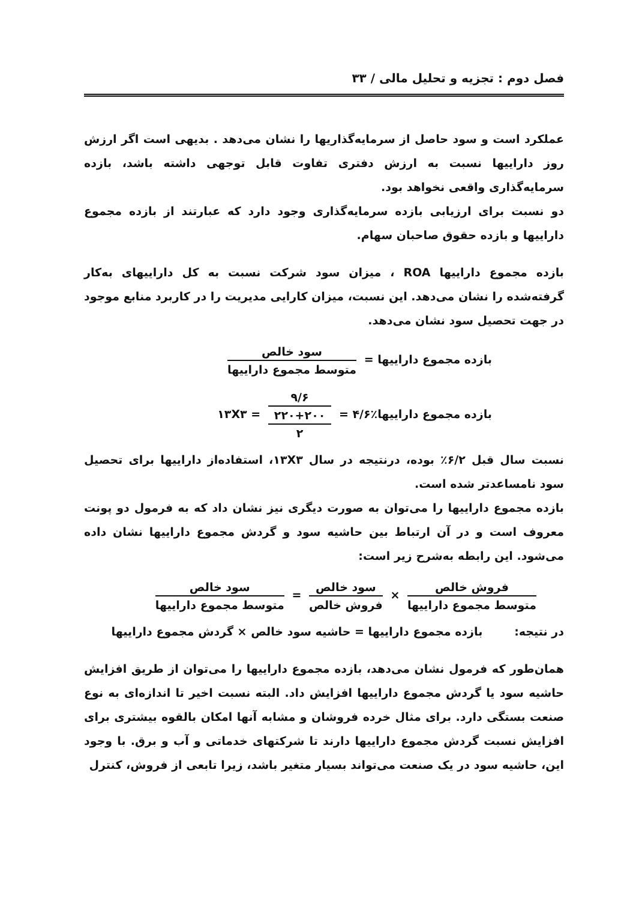فصل دوم : تجزیه و تحلیل مالی / ۳۳
عملکرد است و سود حاصل از سرمایه‌گذاریها را نشان می‌دهد . بدیهی است اگر ارزش روز داراییها نسبت به ارزش دفتری تفاوت قابل توجهی داشته باشد، بازده سرمایه‌گذاری واقعی نخواهد بود.
دو نسبت برای ارزیابی بازده سرمایه‌گذاری وجود دارد که عبارتند از بازده مجموع داراییها و بازده حقوق صاحبان سهام.
بازده مجموع داراییها ROA ، میزان سود شرکت نسبت به کل داراییهای به‌کار گرفته‌شده را نشان می‌دهد. این نسبت، میزان کارایی مدیریت را در کاربرد منابع موجود در جهت تحصیل سود نشان می‌دهد.
بازده مجموع داراییها = سود خالص متوسط مجموع داراییها
بازده مجموع داراییها۱۳X۳ = ۹/۶ ۲۲۰+۲۰۰ ۲ = ۴/۶٪
نسبت سال قبل ۶/۲٪ بوده، درنتیجه در سال ۱۳X۳، استفاده‌از داراییها برای تحصیل سود نامساعدتر شده است.
بازده مجموع داراییها را می‌توان به صورت دیگری نیز نشان داد که به فرمول دو پونت معروف است و در آن ارتباط بین حاشیه سود و گردش مجموع داراییها نشان داده می‌شود. این رابطه به‌شرح زیر است:
فروش خالص متوسط مجموع داراییها × سود خالص فروش خالص = سود خالص متوسط مجموع داراییها
در نتیجه: بازده مجموع داراییها = حاشیه سود خالص × گردش مجموع داراییها
همان‌طور که فرمول نشان می‌دهد، بازده مجموع داراییها را می‌توان از طریق افزایش حاشیه سود یا گردش مجموع داراییها افزایش داد. البته نسبت اخیر تا اندازه‌ای به نوع صنعت بستگی دارد. برای مثال خرده فروشان و مشابه آنها امکان بالقوه بیشتری برای افزایش نسبت گردش مجموع داراییها دارند تا شرکتهای خدماتی و آب و برق. با وجود این، حاشیه سود در یک صنعت می‌تواند بسیار متغیر باشد، زیرا تابعی از فروش، کنترل